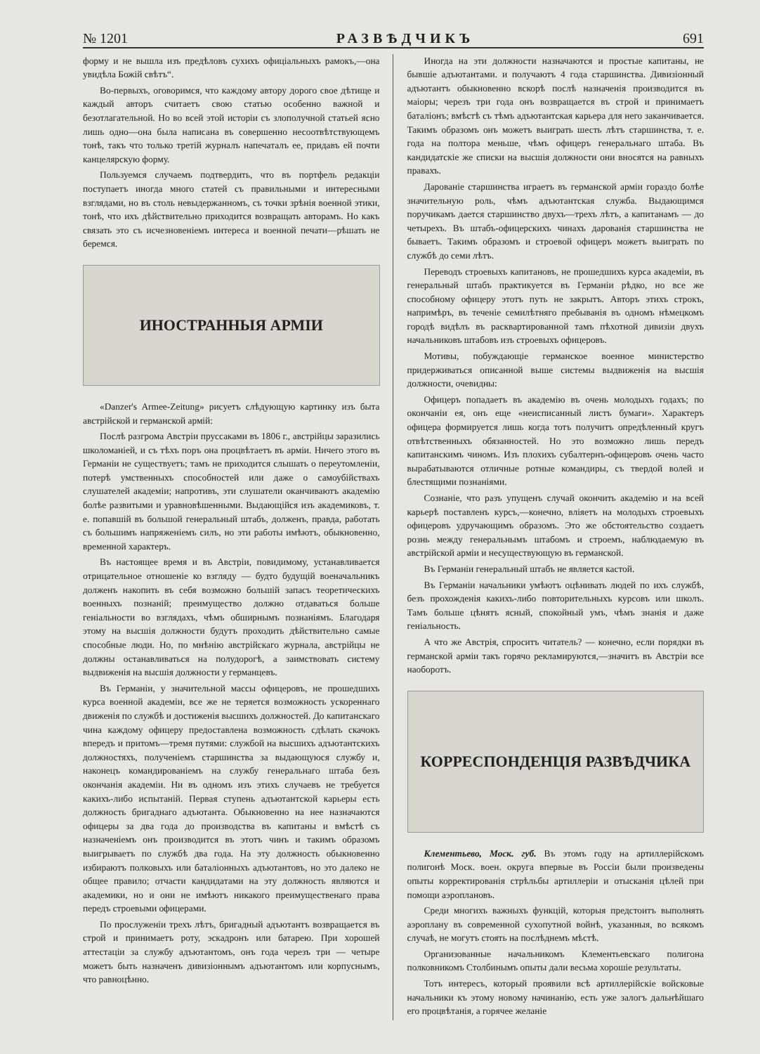№ 1201 РАЗВѢДЧИКЪ 691
форму и не вышла изъ предѣловъ сухихъ офиціальныхъ рамокъ,—она увидѣла Божій свѣтъ“.
Во-первыхъ, оговоримся, что каждому автору дорого свое дѣтище и каждый авторъ считаетъ свою статью особенно важной и безотлагательной. Но во всей этой исторіи съ злополучной статьей ясно лишь одно—она была написана въ совершенно несоотвѣтствующемъ тонѣ, такъ что только третій журналъ напечаталъ ее, придавъ ей почти канцелярскую форму.
Пользуемся случаемъ подтвердить, что въ портфель редакціи поступаетъ иногда много статей съ правильными и интересными взглядами, но въ столь невыдержанномъ, съ точки зрѣнія военной этики, тонѣ, что ихъ дѣйствительно приходится возвращать авторамъ. Но какъ связать это съ исчезновеніемъ интереса и военной печати—рѣшать не беремся.
ИНОСТРАННЫЯ АРМІИ
«Danzer's Armee-Zeitung» рисуетъ слѣдующую картинку изъ быта австрійской и германской армій:
Послѣ разгрома Австріи пруссаками въ 1806 г., австрійцы заразились школоманіей, и съ тѣхъ поръ она процвѣтаетъ въ арміи. Ничего этого въ Германіи не существуетъ; тамъ не приходится слышать о переутомленіи, потерѣ умственныхъ способностей или даже о самоубійствахъ слушателей академіи; напротивъ, эти слушатели оканчиваютъ академію болѣе развитыми и уравновѣшенными. Выдающійся изъ академиковъ, т. е. попавшій въ большой генеральный штабъ, долженъ, правда, работать съ большимъ напряженіемъ силъ, но эти работы имѣютъ, обыкновенно, временной характеръ.
Въ настоящее время и въ Австріи, повидимому, устанавливается отрицательное отношеніе ко взгляду — будто будущій военачальникъ долженъ накопить въ себя возможно большій запасъ теоретическихъ военныхъ познаній; преимущество должно отдаваться больше геніальности во взглядахъ, чѣмъ обширнымъ познаніямъ. Благодаря этому на высшія должности будутъ проходить дѣйствительно самые способные люди. Но, по мнѣнію австрійскаго журнала, австрійцы не должны останавливаться на полудорогѣ, а заимствовать систему выдвиженія на высшія должности у германцевъ.
Въ Германіи, у значительной массы офицеровъ, не прошедшихъ курса военной академіи, все же не теряется возможность ускореннаго движенія по службѣ и достиженія высшихъ должностей. До капитанскаго чина каждому офицеру предоставлена возможность сдѣлать скачокъ впередъ и притомъ—тремя путями: службой на высшихъ адъютантскихъ должностяхъ, полученіемъ старшинства за выдающуюся службу и, наконецъ командированіемъ на службу генеральнаго штаба безъ окончанія академіи. Ни въ одномъ изъ этихъ случаевъ не требуется какихъ-либо испытаній. Первая ступень адъютантской карьеры есть должность бригаднаго адъютанта. Обыкновенно на нее назначаются офицеры за два года до производства въ капитаны и вмѣстѣ съ назначеніемъ онъ производится въ этотъ чинъ и такимъ образомъ выигрываетъ по службѣ два года. На эту должность обыкновенно избираютъ полковыхъ или баталіонныхъ адъютантовъ, но это далеко не общее правило; отчасти кандидатами на эту должность являются и академики, но и они не имѣютъ никакого преимущественаго права передъ строевыми офицерами.
По прослуженіи трехъ лѣтъ, бригадный адъютантъ возвращается въ строй и принимаетъ роту, эскадронъ или батарею. При хорошей аттестаціи за службу адъютантомъ, онъ года черезъ три — четыре можетъ быть назначенъ дивизіоннымъ адъютантомъ или корпуснымъ, что равноцѣнно.
Иногда на эти должности назначаются и простые капитаны, не бывшіе адъютантами. и получаютъ 4 года старшинства. Дивизіонный адъютантъ обыкновенно вскорѣ послѣ назначенія производится въ маіоры; черезъ три года онъ возвращается въ строй и принимаетъ баталіонъ; вмѣстѣ съ тѣмъ адъютантская карьера для него заканчивается. Такимъ образомъ онъ можетъ выиграть шесть лѣтъ старшинства, т. е. года на полтора меньше, чѣмъ офицеръ генеральнаго штаба. Въ кандидатскіе же списки на высшія должности они вносятся на равныхъ правахъ.
Дарованіе старшинства играетъ въ германской арміи гораздо болѣе значительную роль, чѣмъ адъютантская служба. Выдающимся поручикамъ дается старшинство двухъ—трехъ лѣтъ, а капитанамъ — до четырехъ. Въ штабъ-офицерскихъ чинахъ дарованія старшинства не бываетъ. Такимъ образомъ и строевой офицеръ можетъ выиграть по службѣ до семи лѣтъ.
Переводъ строевыхъ капитановъ, не прошедшихъ курса академіи, въ генеральный штабъ практикуется въ Германіи рѣдко, но все же способному офицеру этотъ путь не закрытъ. Авторъ этихъ строкъ, напримѣръ, въ теченіе семилѣтняго пребыванія въ одномъ нѣмецкомъ городѣ видѣлъ въ расквартированной тамъ пѣхотной дивизіи двухъ начальниковъ штабовъ изъ строевыхъ офицеровъ.
Мотивы, побуждающіе германское военное министерство придерживаться описанной выше системы выдвиженія на высшія должности, очевидны:
Офицеръ попадаетъ въ академію въ очень молодыхъ годахъ; по окончаніи ея, онъ еще «неисписанный листъ бумаги». Характеръ офицера формируется лишь когда тотъ получитъ опредѣленный кругъ отвѣтственныхъ обязанностей. Но это возможно лишь передъ капитанскимъ чиномъ. Изъ плохихъ субалтернъ-офицеровъ очень часто вырабатываются отличные ротные командиры, съ твердой волей и блестящими познаніями.
Сознаніе, что разъ упущенъ случай окончить академію и на всей карьерѣ поставленъ курсъ,—конечно, вліяетъ на молодыхъ строевыхъ офицеровъ удручающимъ образомъ. Это же обстоятельство создаетъ рознь между генеральнымъ штабомъ и строемъ, наблюдаемую въ австрійской арміи и несуществующую въ германской.
Въ Германіи генеральный штабъ не является кастой.
Въ Германіи начальники умѣютъ оцѣнивать людей по ихъ службѣ, безъ прохожденія какихъ-либо повторительныхъ курсовъ или школъ. Тамъ больше цѣнятъ ясный, спокойный умъ, чѣмъ знанія и даже геніальность.
А что же Австрія, спроситъ читатель? — конечно, если порядки въ германской арміи такъ горячо рекламируются,—значитъ въ Австріи все наоборотъ.
КОРРЕСПОНДЕНЦІЯ РАЗВѢДЧИКА
Клементьево, Моск. губ. Въ этомъ году на артиллерійскомъ полигонѣ Моск. воен. округа впервые въ Россіи были произведены опыты корректированія стрѣльбы артиллеріи и отысканія цѣлей при помощи аэроплановъ.
Среди многихъ важныхъ функцій, которыя предстоитъ выполнять аэроплану въ современной сухопутной войнѣ, указанныя, во всякомъ случаѣ, не могутъ стоять на послѣднемъ мѣстѣ.
Организованные начальникомъ Клементьевскаго полигона полковникомъ Столбинымъ опыты дали весьма хорошіе результаты.
Тотъ интересъ, который проявили всѣ артиллерійскіе войсковые начальники къ этому новому начинанію, есть уже залогъ дальнѣйшаго его процвѣтанія, а горячее желаніе